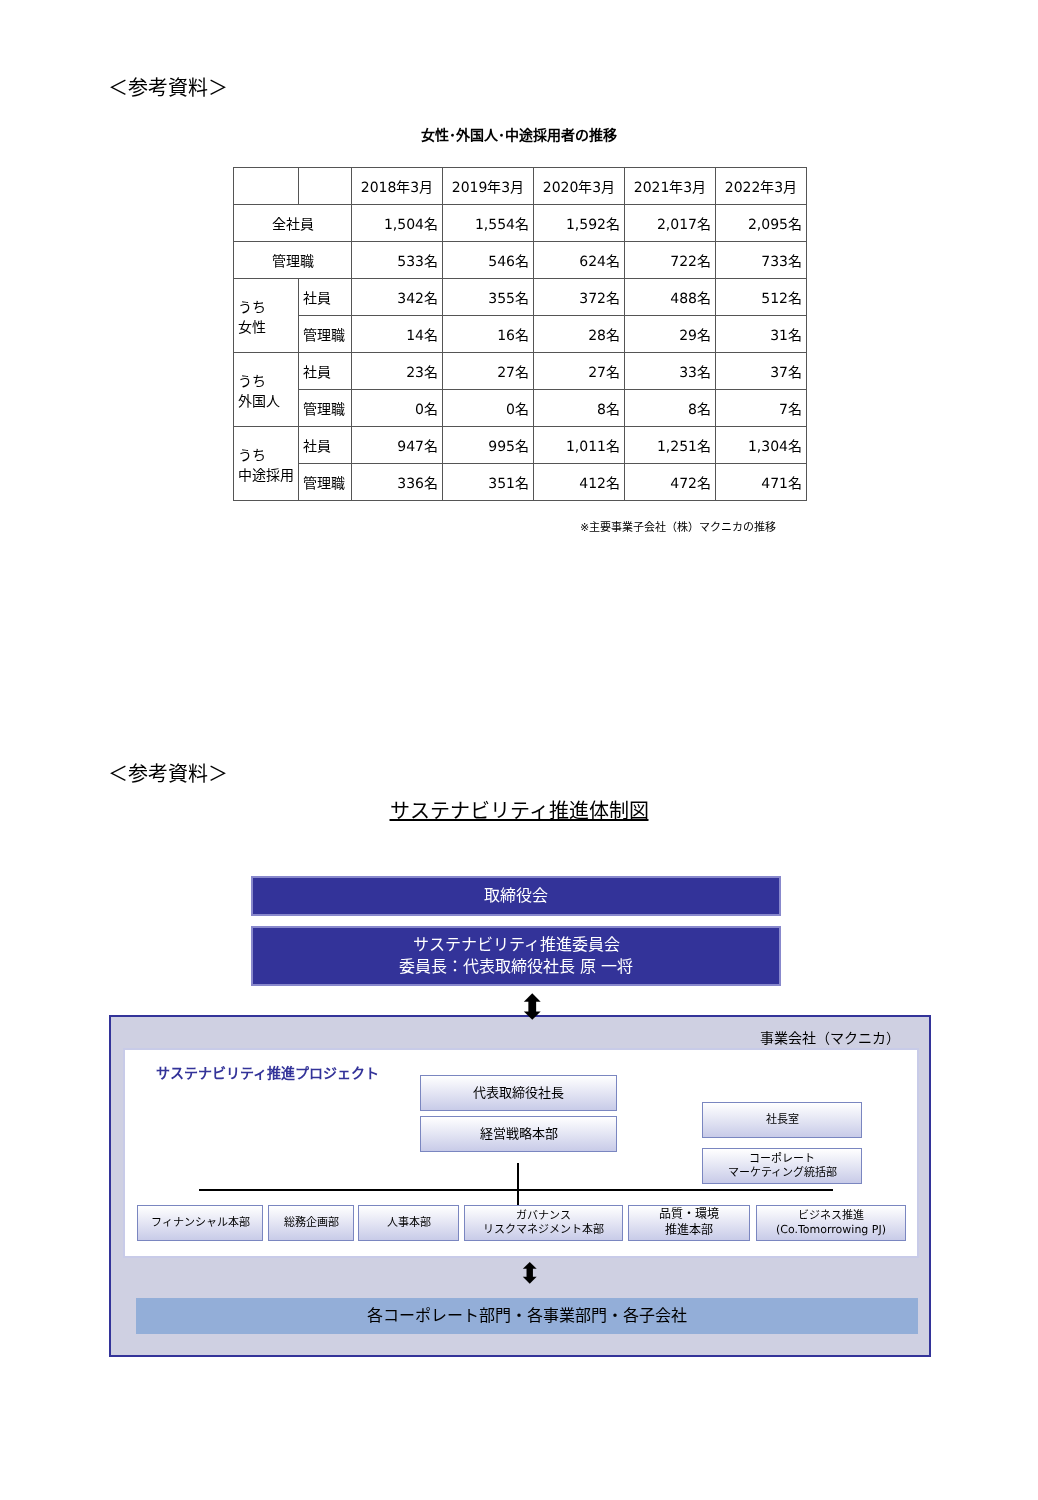＜参考資料＞
女性･外国人･中途採用者の推移
| | | 2018年3月 | 2019年3月 | 2020年3月 | 2021年3月 | 2022年3月 |
| --- | --- | --- | --- | --- | --- | --- |
| 全社員 | | 1,504名 | 1,554名 | 1,592名 | 2,017名 | 2,095名 |
| 管理職 | | 533名 | 546名 | 624名 | 722名 | 733名 |
| うち 女性 | 社員 | 342名 | 355名 | 372名 | 488名 | 512名 |
| | 管理職 | 14名 | 16名 | 28名 | 29名 | 31名 |
| うち 外国人 | 社員 | 23名 | 27名 | 27名 | 33名 | 37名 |
| | 管理職 | 0名 | 0名 | 8名 | 8名 | 7名 |
| うち 中途採用 | 社員 | 947名 | 995名 | 1,011名 | 1,251名 | 1,304名 |
| | 管理職 | 336名 | 351名 | 412名 | 472名 | 471名 |
※主要事業子会社（株）マクニカの推移
＜参考資料＞
サステナビリティ推進体制図
取締役会
サステナビリティ推進委員会
委員長：代表取締役社長 原 一将
事業会社（マクニカ）
サステナビリティ推進プロジェクト
代表取締役社長
経営戦略本部
社長室
コーポレート
マーケティング統括部
フィナンシャル本部 総務企画部 人事本部
ガバナンス
リスクマネジメント本部
品質・環境
推進本部
ビジネス推進
(Co.Tomorrowing PJ)
各コーポレート部門・各事業部門・各子会社
⬍
⬍